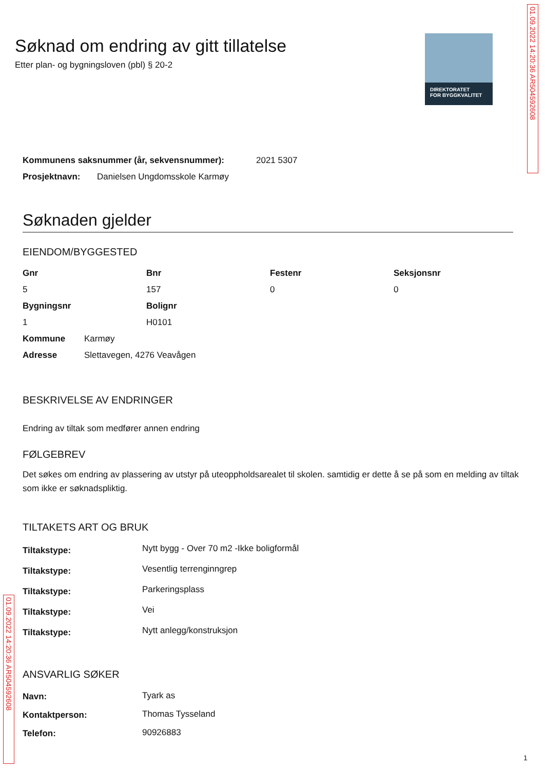DIREKTORATET
FOR BYGGKVALITET
01.09.2022 14:20:36 AR504592608
Søknad om endring av gitt tillatelse
Etter plan- og bygningsloven (pbl) § 20-2
| Kommunens saksnummer (år, sekvensnummer): | 2021 5307 |
| Prosjektnavn: | Danielsen Ungdomsskole Karmøy |
Søknaden gjelder
EIENDOM/BYGGESTED
| Gnr | Bnr | Festenr | Seksjonsnr |
| --- | --- | --- | --- |
| 5 | 157 | 0 | 0 |
| Bygningsnr | Bolignr | | |
| 1 | H0101 | | |
| Kommune | Karmøy |
| Adresse | Slettavegen, 4276 Veavågen |
BESKRIVELSE AV ENDRINGER
Endring av tiltak som medfører annen endring
FØLGEBREV
Det søkes om endring av plassering av utstyr på uteoppholdsarealet til skolen. samtidig er dette å se på som en melding av tiltak som ikke er søknadspliktig.
TILTAKETS ART OG BRUK
| Tiltakstype: | Nytt bygg - Over 70 m2 -Ikke boligformål |
| Tiltakstype: | Vesentlig terrenginngrep |
| Tiltakstype: | Parkeringsplass |
| Tiltakstype: | Vei |
| Tiltakstype: | Nytt anlegg/konstruksjon |
ANSVARLIG SØKER
| Navn: | Tyark as |
| Kontaktperson: | Thomas Tysseland |
| Telefon: | 90926883 |
01.09.2022 14:20:36 AR504592608
1